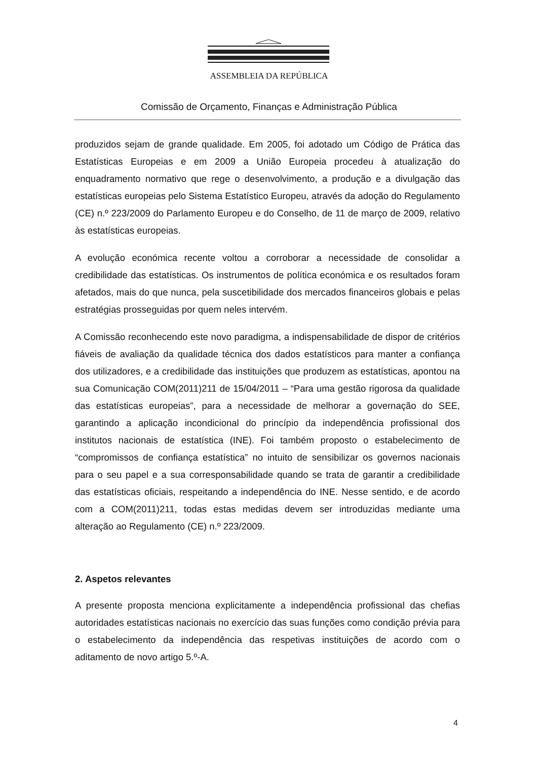ASSEMBLEIA DA REPÚBLICA
Comissão de Orçamento, Finanças e Administração Pública
produzidos sejam de grande qualidade. Em 2005, foi adotado um Código de Prática das Estatísticas Europeias e em 2009 a União Europeia procedeu à atualização do enquadramento normativo que rege o desenvolvimento, a produção e a divulgação das estatísticas europeias pelo Sistema Estatístico Europeu, através da adoção do Regulamento (CE) n.º 223/2009 do Parlamento Europeu e do Conselho, de 11 de março de 2009, relativo às estatísticas europeias.
A evolução económica recente voltou a corroborar a necessidade de consolidar a credibilidade das estatísticas. Os instrumentos de política económica e os resultados foram afetados, mais do que nunca, pela suscetibilidade dos mercados financeiros globais e pelas estratégias prosseguidas por quem neles intervém.
A Comissão reconhecendo este novo paradigma, a indispensabilidade de dispor de critérios fiáveis de avaliação da qualidade técnica dos dados estatísticos para manter a confiança dos utilizadores, e a credibilidade das instituições que produzem as estatísticas, apontou na sua Comunicação COM(2011)211 de 15/04/2011 – “Para uma gestão rigorosa da qualidade das estatísticas europeias”, para a necessidade de melhorar a governação do SEE, garantindo a aplicação incondicional do princípio da independência profissional dos institutos nacionais de estatística (INE). Foi também proposto o estabelecimento de “compromissos de confiança estatística” no intuito de sensibilizar os governos nacionais para o seu papel e a sua corresponsabilidade quando se trata de garantir a credibilidade das estatísticas oficiais, respeitando a independência do INE. Nesse sentido, e de acordo com a COM(2011)211, todas estas medidas devem ser introduzidas mediante uma alteração ao Regulamento (CE) n.º 223/2009.
2. Aspetos relevantes
A presente proposta menciona explicitamente a independência profissional das chefias autoridades estatísticas nacionais no exercício das suas funções como condição prévia para o estabelecimento da independência das respetivas instituições de acordo com o aditamento de novo artigo 5.º-A.
4